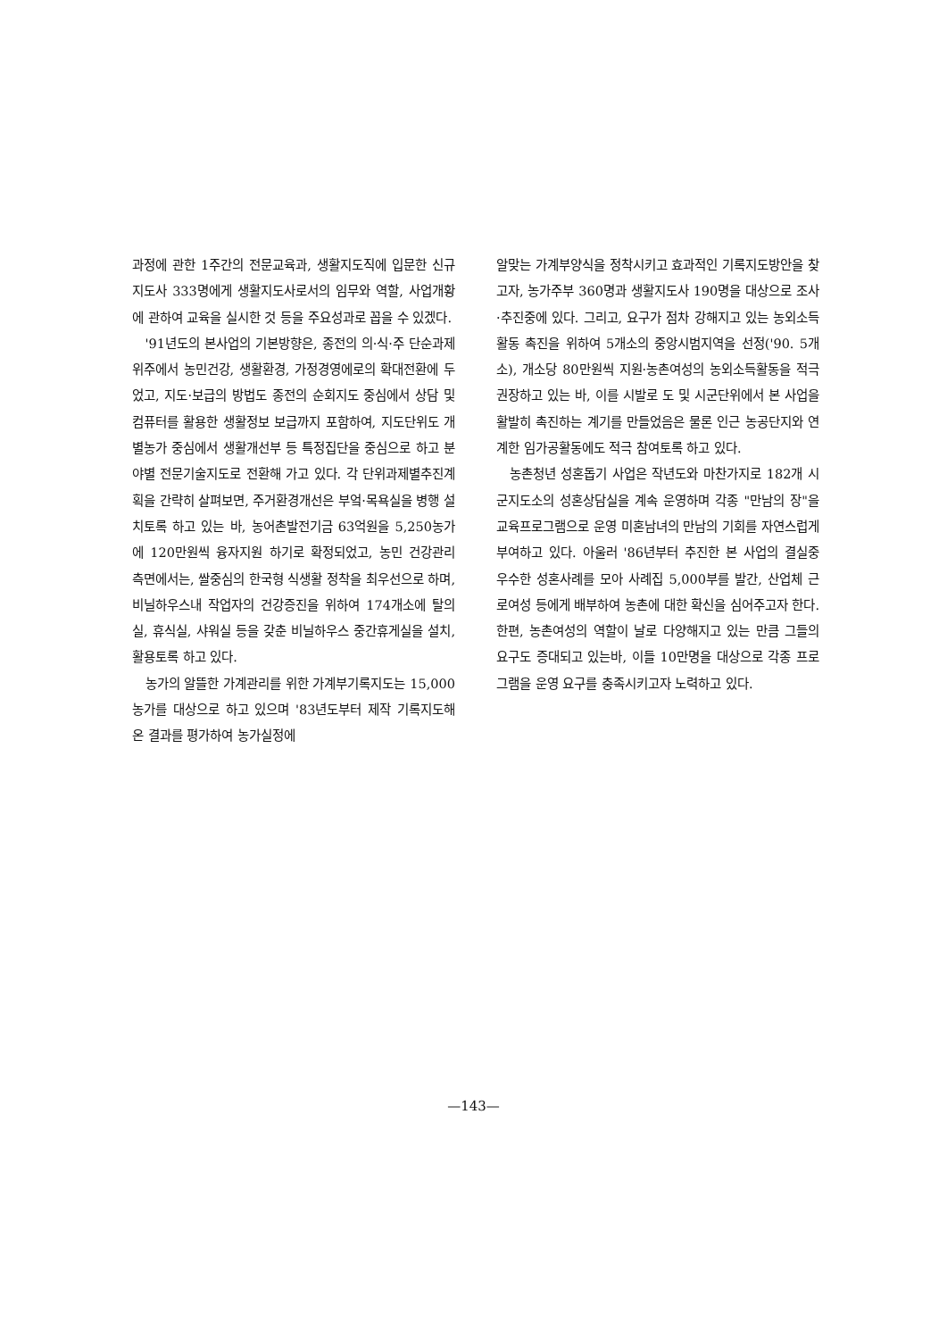과정에 관한 1주간의 전문교육과, 생활지도직에 입문한 신규지도사 333명에게 생활지도사로서의 임무와 역할, 사업개황에 관하여 교육을 실시한 것 등을 주요성과로 꼽을 수 있겠다.
'91년도의 본사업의 기본방향은, 종전의 의·식·주 단순과제 위주에서 농민건강, 생활환경, 가정경영에로의 확대전환에 두었고, 지도·보급의 방법도 종전의 순회지도 중심에서 상담 및 컴퓨터를 활용한 생활정보 보급까지 포함하여, 지도단위도 개별농가 중심에서 생활개선부 등 특정집단을 중심으로 하고 분야별 전문기술지도로 전환해 가고 있다. 각 단위과제별추진계획을 간략히 살펴보면, 주거환경개선은 부엌·목욕실을 병행 설치토록 하고 있는 바, 농어촌발전기금 63억원을 5,250농가에 120만원씩 융자지원 하기로 확정되었고, 농민 건강관리 측면에서는, 쌀중심의 한국형 식생활 정착을 최우선으로 하며, 비닐하우스내 작업자의 건강증진을 위하여 174개소에 탈의실, 휴식실, 샤워실 등을 갖춘 비닐하우스 중간휴게실을 설치, 활용토록 하고 있다.
농가의 알뜰한 가계관리를 위한 가계부기록지도는 15,000농가를 대상으로 하고 있으며 '83년도부터 제작 기록지도해 온 결과를 평가하여 농가실정에
알맞는 가계부양식을 정착시키고 효과적인 기록지도방안을 찾고자, 농가주부 360명과 생활지도사 190명을 대상으로 조사·추진중에 있다. 그리고, 요구가 점차 강해지고 있는 농외소득활동 촉진을 위하여 5개소의 중앙시범지역을 선정('90. 5개소), 개소당 80만원씩 지원·농촌여성의 농외소득활동을 적극 권장하고 있는 바, 이를 시발로 도 및 시군단위에서 본 사업을 활발히 촉진하는 계기를 만들었음은 물론 인근 농공단지와 연계한 임가공활동에도 적극 참여토록 하고 있다.
농촌청년 성혼돕기 사업은 작년도와 마찬가지로 182개 시군지도소의 성혼상담실을 계속 운영하며 각종 "만남의 장"을 교육프로그램으로 운영 미혼남녀의 만남의 기회를 자연스럽게 부여하고 있다. 아울러 '86년부터 추진한 본 사업의 결실중 우수한 성혼사례를 모아 사례집 5,000부를 발간, 산업체 근로여성 등에게 배부하여 농촌에 대한 확신을 심어주고자 한다. 한편, 농촌여성의 역할이 날로 다양해지고 있는 만큼 그들의 요구도 증대되고 있는바, 이들 10만명을 대상으로 각종 프로그램을 운영 요구를 충족시키고자 노력하고 있다.
—143—